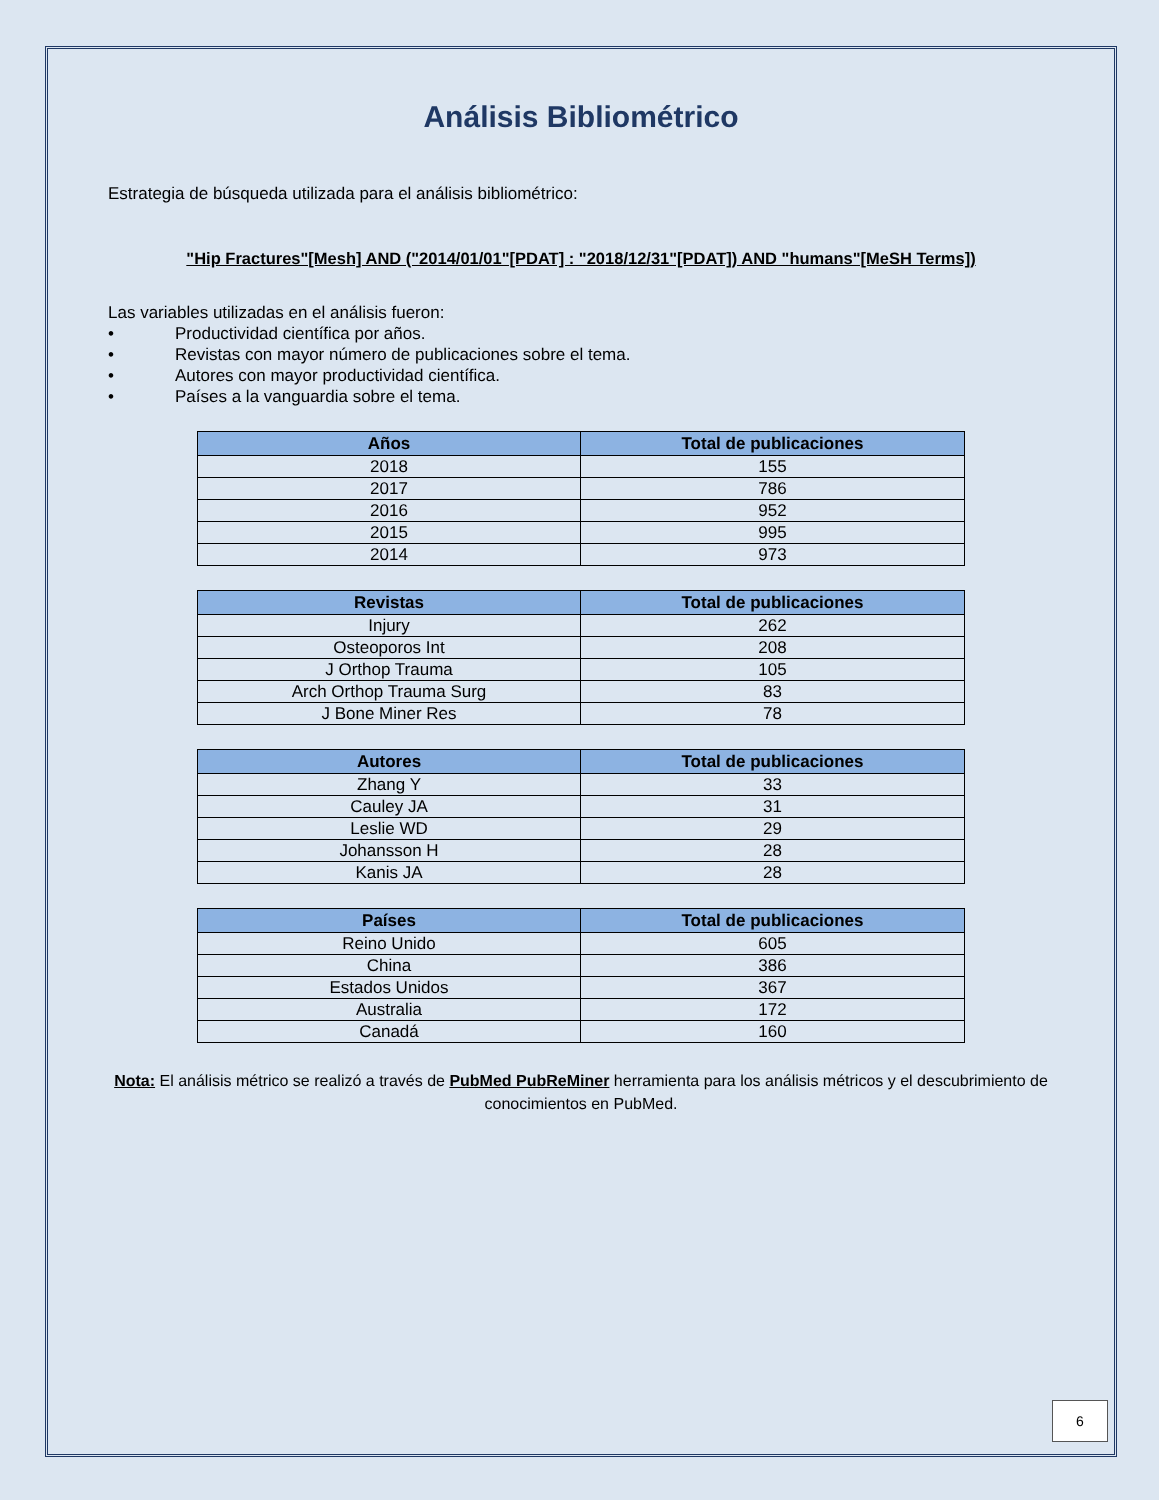Análisis Bibliométrico
Estrategia de búsqueda utilizada para el análisis bibliométrico:
"Hip Fractures"[Mesh] AND ("2014/01/01"[PDAT] : "2018/12/31"[PDAT]) AND "humans"[MeSH Terms])
Las variables utilizadas en el análisis fueron:
• Productividad científica por años.
• Revistas con mayor número de publicaciones sobre el tema.
• Autores con mayor productividad científica.
• Países a la vanguardia sobre el tema.
| Años | Total de publicaciones |
| --- | --- |
| 2018 | 155 |
| 2017 | 786 |
| 2016 | 952 |
| 2015 | 995 |
| 2014 | 973 |
| Revistas | Total de publicaciones |
| --- | --- |
| Injury | 262 |
| Osteoporos Int | 208 |
| J Orthop Trauma | 105 |
| Arch Orthop Trauma Surg | 83 |
| J Bone Miner Res | 78 |
| Autores | Total de publicaciones |
| --- | --- |
| Zhang Y | 33 |
| Cauley JA | 31 |
| Leslie WD | 29 |
| Johansson H | 28 |
| Kanis JA | 28 |
| Países | Total de publicaciones |
| --- | --- |
| Reino Unido | 605 |
| China | 386 |
| Estados Unidos | 367 |
| Australia | 172 |
| Canadá | 160 |
Nota: El análisis métrico se realizó a través de PubMed PubReMiner herramienta para los análisis métricos y el descubrimiento de conocimientos en PubMed.
6